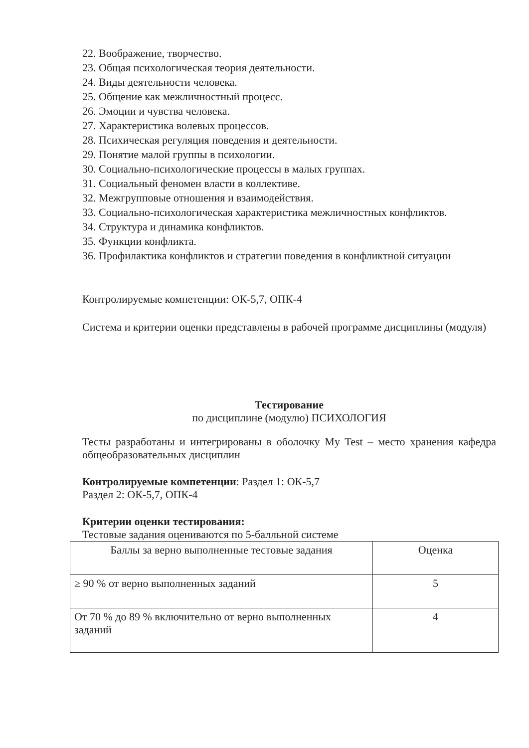22. Воображение, творчество.
23. Общая психологическая теория деятельности.
24. Виды деятельности человека.
25. Общение как межличностный процесс.
26. Эмоции и чувства человека.
27. Характеристика волевых процессов.
28. Психическая регуляция поведения и деятельности.
29. Понятие малой группы в психологии.
30. Социально-психологические процессы в малых группах.
31. Социальный феномен власти в коллективе.
32. Межгрупповые отношения и взаимодействия.
33. Социально-психологическая характеристика межличностных конфликтов.
34. Структура и динамика конфликтов.
35. Функции конфликта.
36. Профилактика конфликтов и стратегии поведения в конфликтной ситуации
Контролируемые компетенции: ОК-5,7, ОПК-4
Система и критерии оценки представлены в рабочей программе дисциплины (модуля)
Тестирование
по дисциплине (модулю) ПСИХОЛОГИЯ
Тесты разработаны и интегрированы в оболочку My Test – место хранения кафедра общеобразовательных дисциплин
Контролируемые компетенции: Раздел 1: ОК-5,7
Раздел 2: ОК-5,7, ОПК-4
Критерии оценки тестирования:
Тестовые задания оцениваются по 5-балльной системе
| Баллы за верно выполненные тестовые задания | Оценка |
| ≥ 90 % от верно выполненных заданий | 5 |
| От 70 % до 89 % включительно от верно выполненных заданий | 4 |